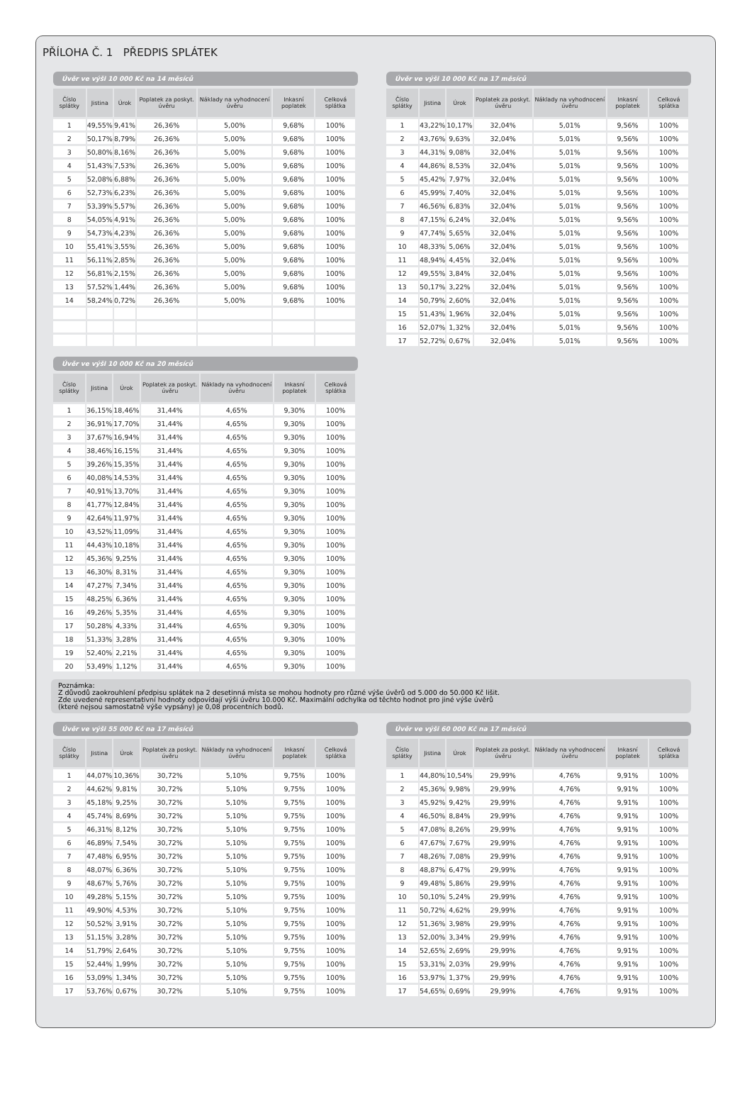PŘÍLOHA Č. 1 PŘEDPIS SPLÁTEK
Úvěr ve výši 10 000 Kč na 14 měsíců
| Číslo splátky | Jistina | Úrok | Poplatek za poskyt. úvěru | Náklady na vyhodnocení úvěru | Inkasní poplatek | Celková splátka |
| --- | --- | --- | --- | --- | --- | --- |
| 1 | 49,55% | 9,41% | 26,36% | 5,00% | 9,68% | 100% |
| 2 | 50,17% | 8,79% | 26,36% | 5,00% | 9,68% | 100% |
| 3 | 50,80% | 8,16% | 26,36% | 5,00% | 9,68% | 100% |
| 4 | 51,43% | 7,53% | 26,36% | 5,00% | 9,68% | 100% |
| 5 | 52,08% | 6,88% | 26,36% | 5,00% | 9,68% | 100% |
| 6 | 52,73% | 6,23% | 26,36% | 5,00% | 9,68% | 100% |
| 7 | 53,39% | 5,57% | 26,36% | 5,00% | 9,68% | 100% |
| 8 | 54,05% | 4,91% | 26,36% | 5,00% | 9,68% | 100% |
| 9 | 54,73% | 4,23% | 26,36% | 5,00% | 9,68% | 100% |
| 10 | 55,41% | 3,55% | 26,36% | 5,00% | 9,68% | 100% |
| 11 | 56,11% | 2,85% | 26,36% | 5,00% | 9,68% | 100% |
| 12 | 56,81% | 2,15% | 26,36% | 5,00% | 9,68% | 100% |
| 13 | 57,52% | 1,44% | 26,36% | 5,00% | 9,68% | 100% |
| 14 | 58,24% | 0,72% | 26,36% | 5,00% | 9,68% | 100% |
Úvěr ve výši 10 000 Kč na 17 měsíců
| Číslo splátky | Jistina | Úrok | Poplatek za poskyt. úvěru | Náklady na vyhodnocení úvěru | Inkasní poplatek | Celková splátka |
| --- | --- | --- | --- | --- | --- | --- |
| 1 | 43,22% | 10,17% | 32,04% | 5,01% | 9,56% | 100% |
| 2 | 43,76% | 9,63% | 32,04% | 5,01% | 9,56% | 100% |
| 3 | 44,31% | 9,08% | 32,04% | 5,01% | 9,56% | 100% |
| 4 | 44,86% | 8,53% | 32,04% | 5,01% | 9,56% | 100% |
| 5 | 45,42% | 7,97% | 32,04% | 5,01% | 9,56% | 100% |
| 6 | 45,99% | 7,40% | 32,04% | 5,01% | 9,56% | 100% |
| 7 | 46,56% | 6,83% | 32,04% | 5,01% | 9,56% | 100% |
| 8 | 47,15% | 6,24% | 32,04% | 5,01% | 9,56% | 100% |
| 9 | 47,74% | 5,65% | 32,04% | 5,01% | 9,56% | 100% |
| 10 | 48,33% | 5,06% | 32,04% | 5,01% | 9,56% | 100% |
| 11 | 48,94% | 4,45% | 32,04% | 5,01% | 9,56% | 100% |
| 12 | 49,55% | 3,84% | 32,04% | 5,01% | 9,56% | 100% |
| 13 | 50,17% | 3,22% | 32,04% | 5,01% | 9,56% | 100% |
| 14 | 50,79% | 2,60% | 32,04% | 5,01% | 9,56% | 100% |
| 15 | 51,43% | 1,96% | 32,04% | 5,01% | 9,56% | 100% |
| 16 | 52,07% | 1,32% | 32,04% | 5,01% | 9,56% | 100% |
| 17 | 52,72% | 0,67% | 32,04% | 5,01% | 9,56% | 100% |
Úvěr ve výši 10 000 Kč na 20 měsíců
| Číslo splátky | Jistina | Úrok | Poplatek za poskyt. úvěru | Náklady na vyhodnocení úvěru | Inkasní poplatek | Celková splátka |
| --- | --- | --- | --- | --- | --- | --- |
| 1 | 36,15% | 18,46% | 31,44% | 4,65% | 9,30% | 100% |
| 2 | 36,91% | 17,70% | 31,44% | 4,65% | 9,30% | 100% |
| 3 | 37,67% | 16,94% | 31,44% | 4,65% | 9,30% | 100% |
| 4 | 38,46% | 16,15% | 31,44% | 4,65% | 9,30% | 100% |
| 5 | 39,26% | 15,35% | 31,44% | 4,65% | 9,30% | 100% |
| 6 | 40,08% | 14,53% | 31,44% | 4,65% | 9,30% | 100% |
| 7 | 40,91% | 13,70% | 31,44% | 4,65% | 9,30% | 100% |
| 8 | 41,77% | 12,84% | 31,44% | 4,65% | 9,30% | 100% |
| 9 | 42,64% | 11,97% | 31,44% | 4,65% | 9,30% | 100% |
| 10 | 43,52% | 11,09% | 31,44% | 4,65% | 9,30% | 100% |
| 11 | 44,43% | 10,18% | 31,44% | 4,65% | 9,30% | 100% |
| 12 | 45,36% | 9,25% | 31,44% | 4,65% | 9,30% | 100% |
| 13 | 46,30% | 8,31% | 31,44% | 4,65% | 9,30% | 100% |
| 14 | 47,27% | 7,34% | 31,44% | 4,65% | 9,30% | 100% |
| 15 | 48,25% | 6,36% | 31,44% | 4,65% | 9,30% | 100% |
| 16 | 49,26% | 5,35% | 31,44% | 4,65% | 9,30% | 100% |
| 17 | 50,28% | 4,33% | 31,44% | 4,65% | 9,30% | 100% |
| 18 | 51,33% | 3,28% | 31,44% | 4,65% | 9,30% | 100% |
| 19 | 52,40% | 2,21% | 31,44% | 4,65% | 9,30% | 100% |
| 20 | 53,49% | 1,12% | 31,44% | 4,65% | 9,30% | 100% |
Poznámka:
Z důvodů zaokrouhlení předpisu splátek na 2 desetinná místa se mohou hodnoty pro různé výše úvěrů od 5.000 do 50.000 Kč lišit.
Zde uvedené representativní hodnoty odpovídají výši úvěru 10.000 Kč. Maximální odchylka od těchto hodnot pro jiné výše úvěrů
(které nejsou samostatně výše vypsány) je 0,08 procentních bodů.
Úvěr ve výši 55 000 Kč na 17 měsíců
| Číslo splátky | Jistina | Úrok | Poplatek za poskyt. úvěru | Náklady na vyhodnocení úvěru | Inkasní poplatek | Celková splátka |
| --- | --- | --- | --- | --- | --- | --- |
| 1 | 44,07% | 10,36% | 30,72% | 5,10% | 9,75% | 100% |
| 2 | 44,62% | 9,81% | 30,72% | 5,10% | 9,75% | 100% |
| 3 | 45,18% | 9,25% | 30,72% | 5,10% | 9,75% | 100% |
| 4 | 45,74% | 8,69% | 30,72% | 5,10% | 9,75% | 100% |
| 5 | 46,31% | 8,12% | 30,72% | 5,10% | 9,75% | 100% |
| 6 | 46,89% | 7,54% | 30,72% | 5,10% | 9,75% | 100% |
| 7 | 47,48% | 6,95% | 30,72% | 5,10% | 9,75% | 100% |
| 8 | 48,07% | 6,36% | 30,72% | 5,10% | 9,75% | 100% |
| 9 | 48,67% | 5,76% | 30,72% | 5,10% | 9,75% | 100% |
| 10 | 49,28% | 5,15% | 30,72% | 5,10% | 9,75% | 100% |
| 11 | 49,90% | 4,53% | 30,72% | 5,10% | 9,75% | 100% |
| 12 | 50,52% | 3,91% | 30,72% | 5,10% | 9,75% | 100% |
| 13 | 51,15% | 3,28% | 30,72% | 5,10% | 9,75% | 100% |
| 14 | 51,79% | 2,64% | 30,72% | 5,10% | 9,75% | 100% |
| 15 | 52,44% | 1,99% | 30,72% | 5,10% | 9,75% | 100% |
| 16 | 53,09% | 1,34% | 30,72% | 5,10% | 9,75% | 100% |
| 17 | 53,76% | 0,67% | 30,72% | 5,10% | 9,75% | 100% |
Úvěr ve výši 60 000 Kč na 17 měsíců
| Číslo splátky | Jistina | Úrok | Poplatek za poskyt. úvěru | Náklady na vyhodnocení úvěru | Inkasní poplatek | Celková splátka |
| --- | --- | --- | --- | --- | --- | --- |
| 1 | 44,80% | 10,54% | 29,99% | 4,76% | 9,91% | 100% |
| 2 | 45,36% | 9,98% | 29,99% | 4,76% | 9,91% | 100% |
| 3 | 45,92% | 9,42% | 29,99% | 4,76% | 9,91% | 100% |
| 4 | 46,50% | 8,84% | 29,99% | 4,76% | 9,91% | 100% |
| 5 | 47,08% | 8,26% | 29,99% | 4,76% | 9,91% | 100% |
| 6 | 47,67% | 7,67% | 29,99% | 4,76% | 9,91% | 100% |
| 7 | 48,26% | 7,08% | 29,99% | 4,76% | 9,91% | 100% |
| 8 | 48,87% | 6,47% | 29,99% | 4,76% | 9,91% | 100% |
| 9 | 49,48% | 5,86% | 29,99% | 4,76% | 9,91% | 100% |
| 10 | 50,10% | 5,24% | 29,99% | 4,76% | 9,91% | 100% |
| 11 | 50,72% | 4,62% | 29,99% | 4,76% | 9,91% | 100% |
| 12 | 51,36% | 3,98% | 29,99% | 4,76% | 9,91% | 100% |
| 13 | 52,00% | 3,34% | 29,99% | 4,76% | 9,91% | 100% |
| 14 | 52,65% | 2,69% | 29,99% | 4,76% | 9,91% | 100% |
| 15 | 53,31% | 2,03% | 29,99% | 4,76% | 9,91% | 100% |
| 16 | 53,97% | 1,37% | 29,99% | 4,76% | 9,91% | 100% |
| 17 | 54,65% | 0,69% | 29,99% | 4,76% | 9,91% | 100% |